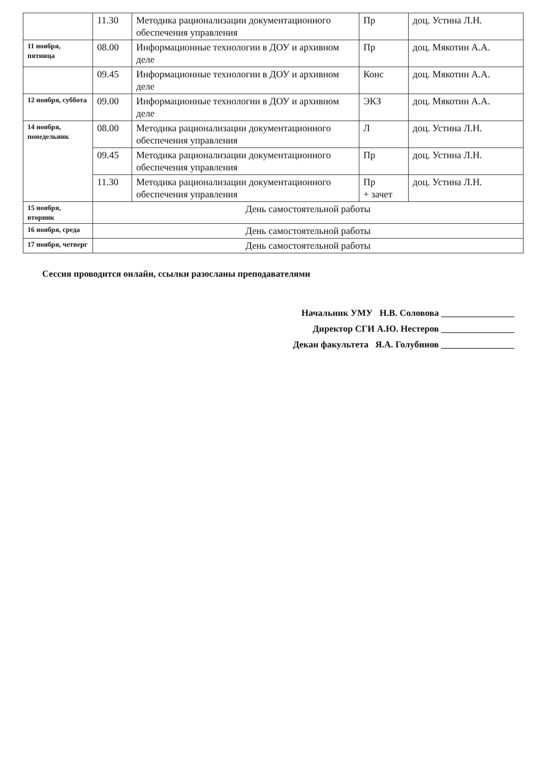| | 11.30 | Методика рационализации документационного обеспечения управления | Пр | доц. Устина Л.Н. |
| 11 ноября, пятница | 08.00 | Информационные технологии в ДОУ и архивном деле | Пр | доц. Мякотин А.А. |
| | 09.45 | Информационные технологии в ДОУ и архивном деле | Конс | доц. Мякотин А.А. |
| 12 ноября, суббота | 09.00 | Информационные технологии в ДОУ и архивном деле | ЭКЗ | доц. Мякотин А.А. |
| 14 ноября, понедельник | 08.00 | Методика рационализации документационного обеспечения управления | Л | доц. Устина Л.Н. |
| | 09.45 | Методика рационализации документационного обеспечения управления | Пр | доц. Устина Л.Н. |
| | 11.30 | Методика рационализации документационного обеспечения управления | Пр + зачет | доц. Устина Л.Н. |
| 15 ноября, вторник | День самостоятельной работы | | | |
| 16 ноября, среда | День самостоятельной работы | | | |
| 17 ноября, четверг | День самостоятельной работы | | | |
Сессия проводится онлайн, ссылки разосланы преподавателями
Начальник УМУ Н.В. Соловова ________________
Директор СГИ А.Ю. Нестеров ________________
Декан факультета Я.А. Голубинов ________________